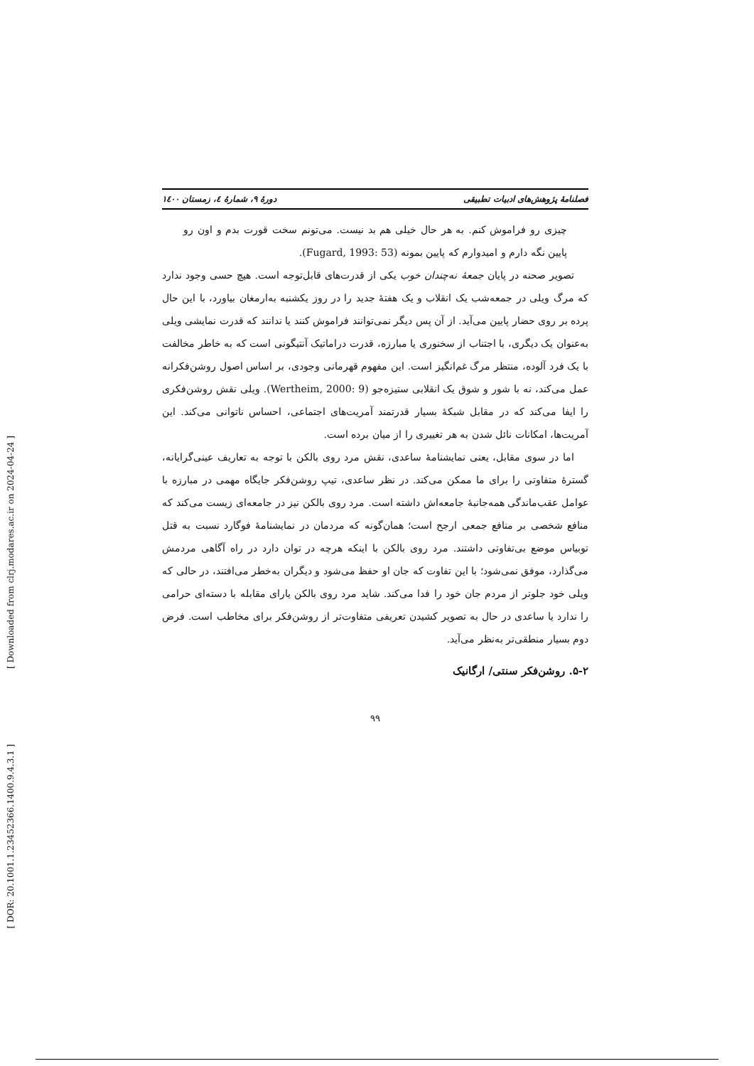فصلنامهٔ پژوهش‌های ادبیات تطبیقی دورهٔ ۹، شمارهٔ ٤، زمستان ۱٤۰۰
چیزی رو فراموش کنم. به هر حال خیلی هم بد نیست. می‌تونم سخت قورت بدم و اون رو پایین نگه دارم و امیدوارم که پایین بمونه (Fugard, 1993: 53).
تصویر صحنه در پایان جمعهٔ نه‌چندان خوب یکی از قدرت‌های قابل‌توجه است. هیچ حسی وجود ندارد که مرگ ویلی در جمعه‌شب یک انقلاب و یک هفتهٔ جدید را در روز یکشنبه به‌ارمغان بیاورد، با این حال پرده بر روی حضار پایین می‌آید. از آن پس دیگر نمی‌توانند فراموش کنند یا ندانند که قدرت نمایشی ویلی به‌عنوان یک دیگری، با اجتناب از سخنوری یا مبارزه، قدرت دراماتیک آنتیگونی است که به خاطر مخالفت با یک فرد آلوده، منتظر مرگ غم‌انگیز است. این مفهوم قهرمانی وجودی، بر اساس اصول روشن‌فکرانه عمل می‌کند، نه با شور و شوق یک انقلابی ستیزه‌جو (Wertheim, 2000: 9). ویلی نقش روشن‌فکری را ایفا می‌کند که در مقابل شبکهٔ بسیار قدرتمند آمریت‌های اجتماعی، احساس ناتوانی می‌کند. این آمریت‌ها، امکانات نائل شدن به هر تغییری را از میان برده است.
اما در سوی مقابل، یعنی نمایشنامهٔ ساعدی، نقش مرد روی بالکن با توجه به تعاریف عینی‌گرایانه، گسترهٔ متفاوتی را برای ما ممکن می‌کند. در نظر ساعدی، تیپ روشن‌فکر جایگاه مهمی در مبارزه با عوامل عقب‌ماندگی همه‌جانبهٔ جامعه‌اش داشته است. مرد روی بالکن نیز در جامعه‌ای زیست می‌کند که منافع شخصی بر منافع جمعی ارجح است؛ همان‌گونه که مردمان در نمایشنامهٔ فوگارد نسبت به قتل توبیاس موضع بی‌تفاوتی داشتند. مرد روی بالکن با اینکه هرچه در توان دارد در راه آگاهی مردمش می‌گذارد، موفق نمی‌شود؛ با این تفاوت که جان او حفظ می‌شود و دیگران به‌خطر می‌افتند، در حالی که ویلی خود جلوتر از مردم جان خود را فدا می‌کند. شاید مرد روی بالکن یارای مقابله با دسته‌ای حرامی را ندارد یا ساعدی در حال به تصویر کشیدن تعریفی متفاوت‌تر از روشن‌فکر برای مخاطب است. فرض دوم بسیار منطقی‌تر به‌نظر می‌آید.
۵-۲. روشن‌فکر سنتی/ ارگانیک
۹۹
[ Downloaded from clrj.modares.ac.ir on 2024-04-24 ]
[ DOR: 20.1001.1.23452366.1400.9.4.3.1 ]